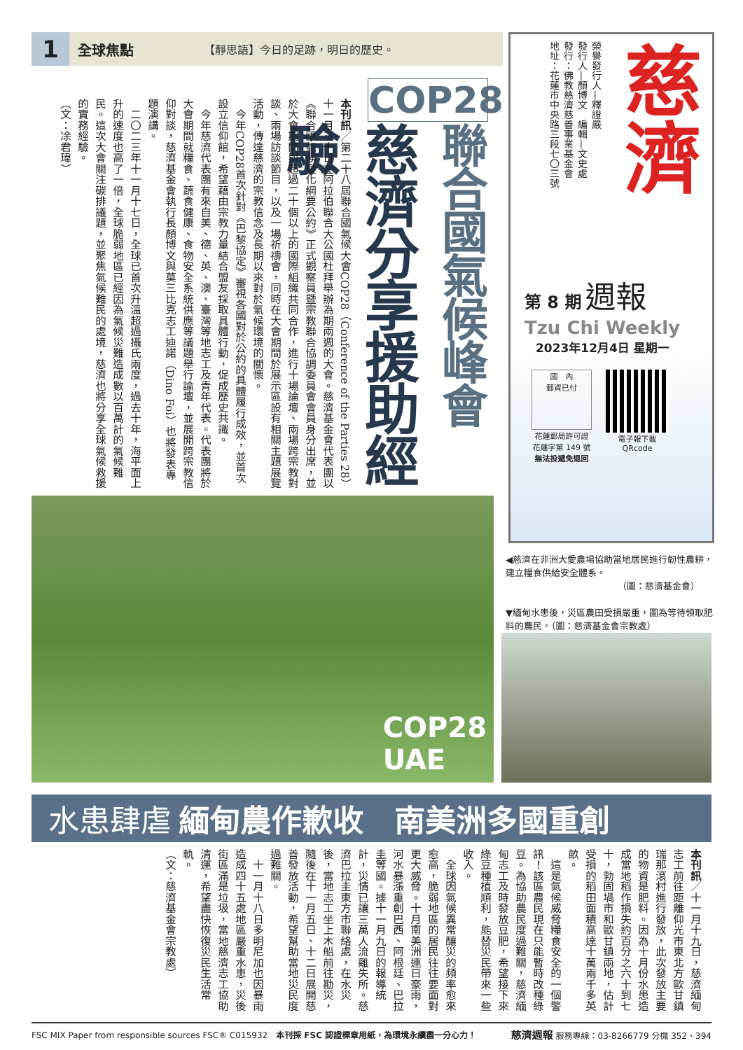1
全球焦點
【靜思語】今日的足跡，明日的歷史。
慈濟
榮譽發行人—釋證嚴
發行人—顏博文　編輯—文史處
發行：佛教慈濟慈善事業基金會
地址：花蓮市中央路三段七〇三號
第 8 期 週報
Tzu Chi Weekly
2023年12月4日 星期一
國　內
郵資已付
花蓮郵局許可證
花蓮字第 149 號
無法投遞免退回
電子報下載
QRcode
COP28
聯合國氣候峰會
慈濟分享援助經驗
本刊訊／第二十八屆聯合國氣候大會COP28（Conference of the Parties 28）十一月三十日在阿拉伯聯合大公國杜拜舉辦為期兩週的大會。慈濟基金會代表團以《聯合國氣候變化綱要公約》正式觀察員暨宗教聯合協調委員會會員身分出席，並於大會期間與超過二十個以上的國際組織共同合作，進行十場論壇、兩場跨宗教對談、兩場訪談節目，以及一場祈禱會，同時在大會期間於展示區設有相關主題展覽活動，傳達慈濟的宗教信念及長期以來對於氣候環境的關懷。
　今年COP28首次針對《巴黎協定》審視各國對於公約的具體履行成效，並首次設立信仰館，希望藉由宗教力量結合盟友採取具體行動，促成歷史共識。
　今年慈濟代表團有來自美、德、英、澳、臺灣等地志工及青年代表。代表團將於大會期間就糧食、蔬食健康、食物安全系統供應等議題舉行論壇，並展開跨宗教信仰對談，慈濟基金會執行長顏博文與莫三比克志工迪諾（Dino Foi）也將發表專題演講。
　二〇二三年十一月十七日，全球已首次升溫超過攝氏兩度，過去十年，海平面上升的速度也高了一倍，全球脆弱地區已經因為氣候災難造成數以百萬計的氣候難民。這次大會關注碳排議題，並聚焦氣候難民的處境，慈濟也將分享全球氣候救援的實務經驗。
（文：凃君瑋）
◀慈濟在非洲大愛農場協助當地居民進行韌性農耕，建立糧食供給安全體系。
（圖：慈濟基金會）
▼緬甸水患後，災區農田受損嚴重，圖為等待領取肥料的農民。（圖：慈濟基金會宗教處）
COP28
UAE
水患肆虐 緬甸農作歉收　南美洲多國重創
本刊訊／十一月十九日，慈濟緬甸志工前往距離仰光市東北方歐甘鎮瑞那滾村進行發放，此次發放主要的物資是肥料。因為十月份水患造成當地稻作損失約百分之六十到七十，勃固堝市和歐甘鎮兩地，估計受損的稻田面積高達十萬兩千多英畝。
　這是氣候威脅糧食安全的一個警訊！該區農民現在只能暫時改種綠豆。為協助農民度過難關，慈濟緬甸志工及時發放豆肥，希望接下來綠豆種植順利，能替災民帶來一些收入。
　全球因氣候異常釀災的頻率愈來愈高，脆弱地區的居民往往要面對更大威脅。十月南美洲連日豪雨，河水暴漲重創巴西、阿根廷、巴拉圭等國。據十一月九日的報導統計，災情已讓三萬人流離失所。慈濟巴拉圭東方市聯絡處，在水災後，當地志工坐上木船前往勘災，隨後在十一月五日、十二日展開慈善發放活動，希望幫助當地災民度過難關。
　十一月十八日多明尼加也因暴雨造成四十五處地區嚴重水患，災後街區滿是垃圾，當地慈濟志工協助清運，希望盡快恢復災民生活常軌。
（文：慈濟基金會宗教處）
FSC MIX Paper from responsible sources FSC® C015932　本刊採 FSC 認證標章用紙，為環境永續盡一分心力！ 慈濟週報 服務專線：03-8266779 分機 352、394